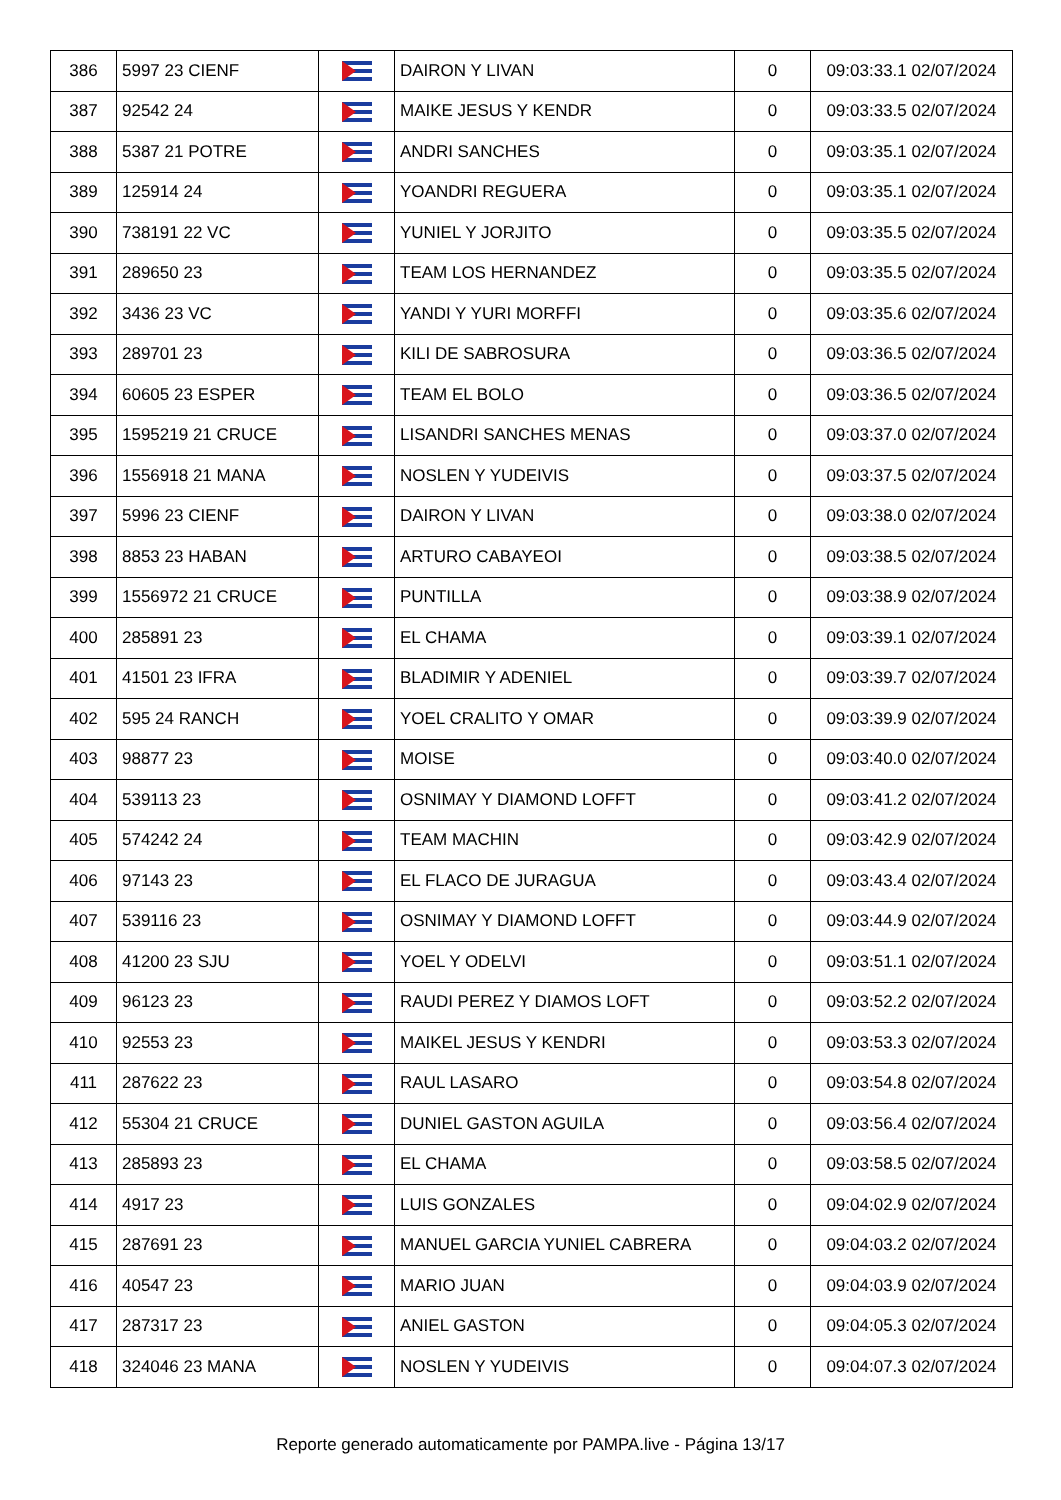| 386 | 5997 23 CIENF | | DAIRON Y LIVAN | 0 | 09:03:33.1 02/07/2024 |
| 387 | 92542 24 | | MAIKE JESUS Y KENDR | 0 | 09:03:33.5 02/07/2024 |
| 388 | 5387 21 POTRE | | ANDRI SANCHES | 0 | 09:03:35.1 02/07/2024 |
| 389 | 125914 24 | | YOANDRI REGUERA | 0 | 09:03:35.1 02/07/2024 |
| 390 | 738191 22 VC | | YUNIEL Y JORJITO | 0 | 09:03:35.5 02/07/2024 |
| 391 | 289650 23 | | TEAM LOS HERNANDEZ | 0 | 09:03:35.5 02/07/2024 |
| 392 | 3436 23 VC | | YANDI Y YURI MORFFI | 0 | 09:03:35.6 02/07/2024 |
| 393 | 289701 23 | | KILI DE SABROSURA | 0 | 09:03:36.5 02/07/2024 |
| 394 | 60605 23 ESPER | | TEAM EL BOLO | 0 | 09:03:36.5 02/07/2024 |
| 395 | 1595219 21 CRUCE | | LISANDRI SANCHES MENAS | 0 | 09:03:37.0 02/07/2024 |
| 396 | 1556918 21 MANA | | NOSLEN Y YUDEIVIS | 0 | 09:03:37.5 02/07/2024 |
| 397 | 5996 23 CIENF | | DAIRON Y LIVAN | 0 | 09:03:38.0 02/07/2024 |
| 398 | 8853 23 HABAN | | ARTURO CABAYEOI | 0 | 09:03:38.5 02/07/2024 |
| 399 | 1556972 21 CRUCE | | PUNTILLA | 0 | 09:03:38.9 02/07/2024 |
| 400 | 285891 23 | | EL CHAMA | 0 | 09:03:39.1 02/07/2024 |
| 401 | 41501 23 IFRA | | BLADIMIR Y ADENIEL | 0 | 09:03:39.7 02/07/2024 |
| 402 | 595 24 RANCH | | YOEL CRALITO Y OMAR | 0 | 09:03:39.9 02/07/2024 |
| 403 | 98877 23 | | MOISE | 0 | 09:03:40.0 02/07/2024 |
| 404 | 539113 23 | | OSNIMAY Y DIAMOND LOFFT | 0 | 09:03:41.2 02/07/2024 |
| 405 | 574242 24 | | TEAM MACHIN | 0 | 09:03:42.9 02/07/2024 |
| 406 | 97143 23 | | EL FLACO DE JURAGUA | 0 | 09:03:43.4 02/07/2024 |
| 407 | 539116 23 | | OSNIMAY Y DIAMOND LOFFT | 0 | 09:03:44.9 02/07/2024 |
| 408 | 41200 23 SJU | | YOEL Y ODELVI | 0 | 09:03:51.1 02/07/2024 |
| 409 | 96123 23 | | RAUDI PEREZ Y DIAMOS LOFT | 0 | 09:03:52.2 02/07/2024 |
| 410 | 92553 23 | | MAIKEL JESUS Y KENDRI | 0 | 09:03:53.3 02/07/2024 |
| 411 | 287622 23 | | RAUL LASARO | 0 | 09:03:54.8 02/07/2024 |
| 412 | 55304 21 CRUCE | | DUNIEL GASTON AGUILA | 0 | 09:03:56.4 02/07/2024 |
| 413 | 285893 23 | | EL CHAMA | 0 | 09:03:58.5 02/07/2024 |
| 414 | 4917 23 | | LUIS GONZALES | 0 | 09:04:02.9 02/07/2024 |
| 415 | 287691 23 | | MANUEL GARCIA YUNIEL CABRERA | 0 | 09:04:03.2 02/07/2024 |
| 416 | 40547 23 | | MARIO JUAN | 0 | 09:04:03.9 02/07/2024 |
| 417 | 287317 23 | | ANIEL GASTON | 0 | 09:04:05.3 02/07/2024 |
| 418 | 324046 23 MANA | | NOSLEN Y YUDEIVIS | 0 | 09:04:07.3 02/07/2024 |
Reporte generado automaticamente por PAMPA.live - Página 13/17